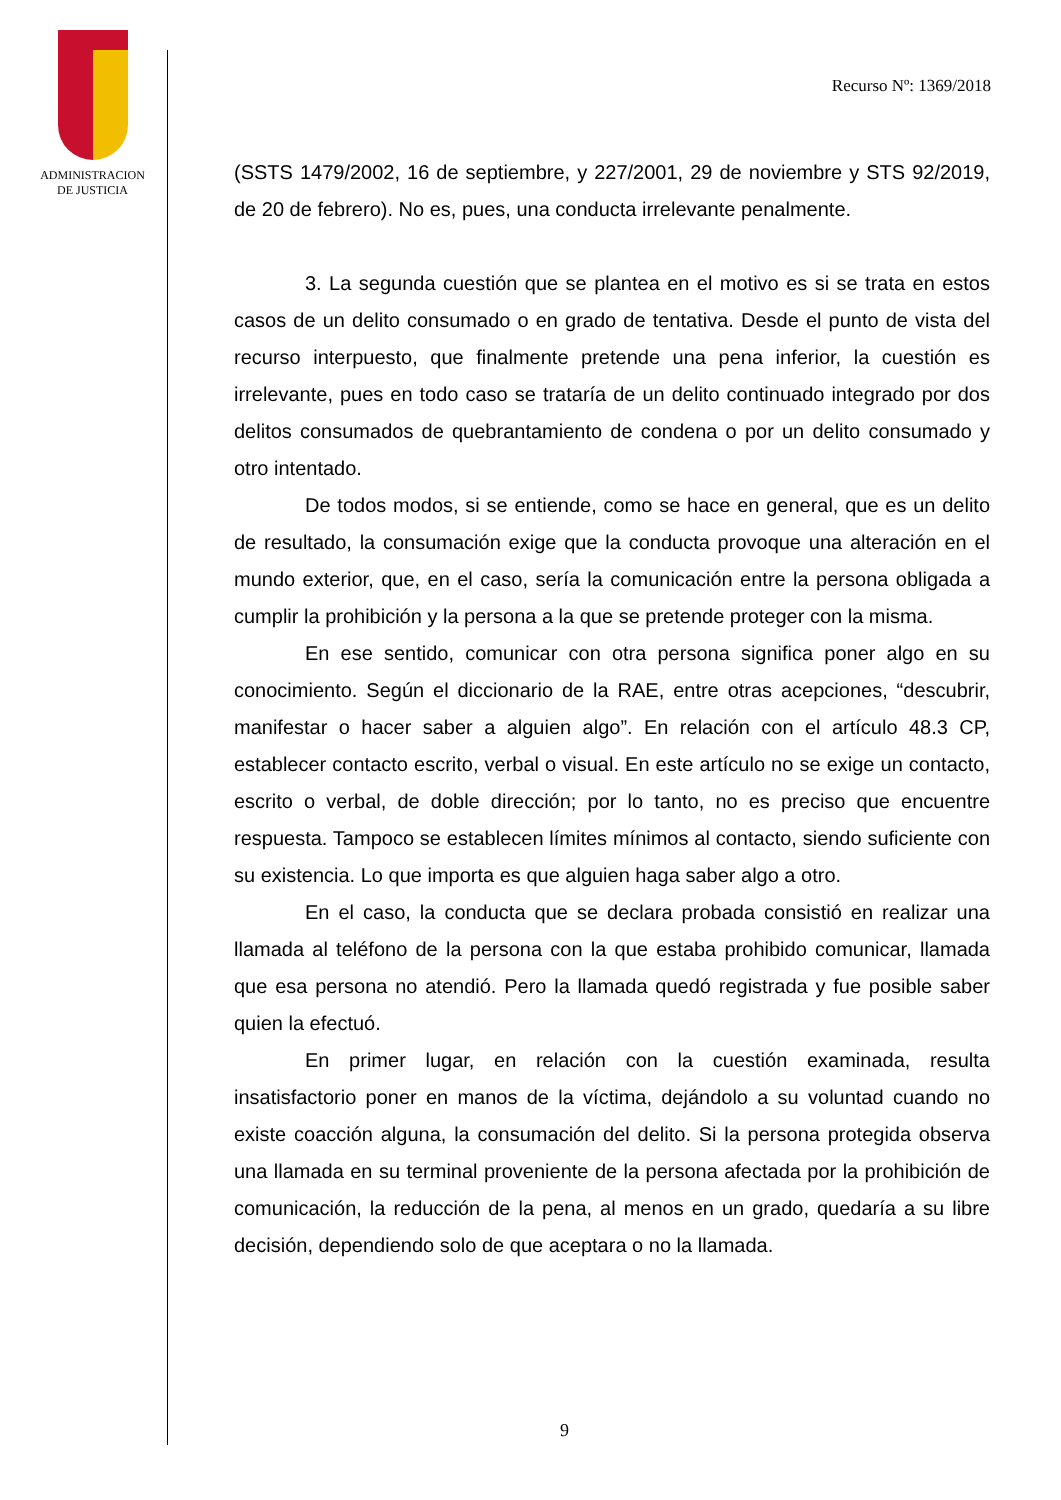ADMINISTRACION
DE JUSTICIA
Recurso Nº: 1369/2018
(SSTS 1479/2002, 16 de septiembre, y 227/2001, 29 de noviembre y STS 92/2019, de 20 de febrero). No es, pues, una conducta irrelevante penalmente.
3. La segunda cuestión que se plantea en el motivo es si se trata en estos casos de un delito consumado o en grado de tentativa. Desde el punto de vista del recurso interpuesto, que finalmente pretende una pena inferior, la cuestión es irrelevante, pues en todo caso se trataría de un delito continuado integrado por dos delitos consumados de quebrantamiento de condena o por un delito consumado y otro intentado.
De todos modos, si se entiende, como se hace en general, que es un delito de resultado, la consumación exige que la conducta provoque una alteración en el mundo exterior, que, en el caso, sería la comunicación entre la persona obligada a cumplir la prohibición y la persona a la que se pretende proteger con la misma.
En ese sentido, comunicar con otra persona significa poner algo en su conocimiento. Según el diccionario de la RAE, entre otras acepciones, “descubrir, manifestar o hacer saber a alguien algo”. En relación con el artículo 48.3 CP, establecer contacto escrito, verbal o visual. En este artículo no se exige un contacto, escrito o verbal, de doble dirección; por lo tanto, no es preciso que encuentre respuesta. Tampoco se establecen límites mínimos al contacto, siendo suficiente con su existencia. Lo que importa es que alguien haga saber algo a otro.
En el caso, la conducta que se declara probada consistió en realizar una llamada al teléfono de la persona con la que estaba prohibido comunicar, llamada que esa persona no atendió. Pero la llamada quedó registrada y fue posible saber quien la efectuó.
En primer lugar, en relación con la cuestión examinada, resulta insatisfactorio poner en manos de la víctima, dejándolo a su voluntad cuando no existe coacción alguna, la consumación del delito. Si la persona protegida observa una llamada en su terminal proveniente de la persona afectada por la prohibición de comunicación, la reducción de la pena, al menos en un grado, quedaría a su libre decisión, dependiendo solo de que aceptara o no la llamada.
9